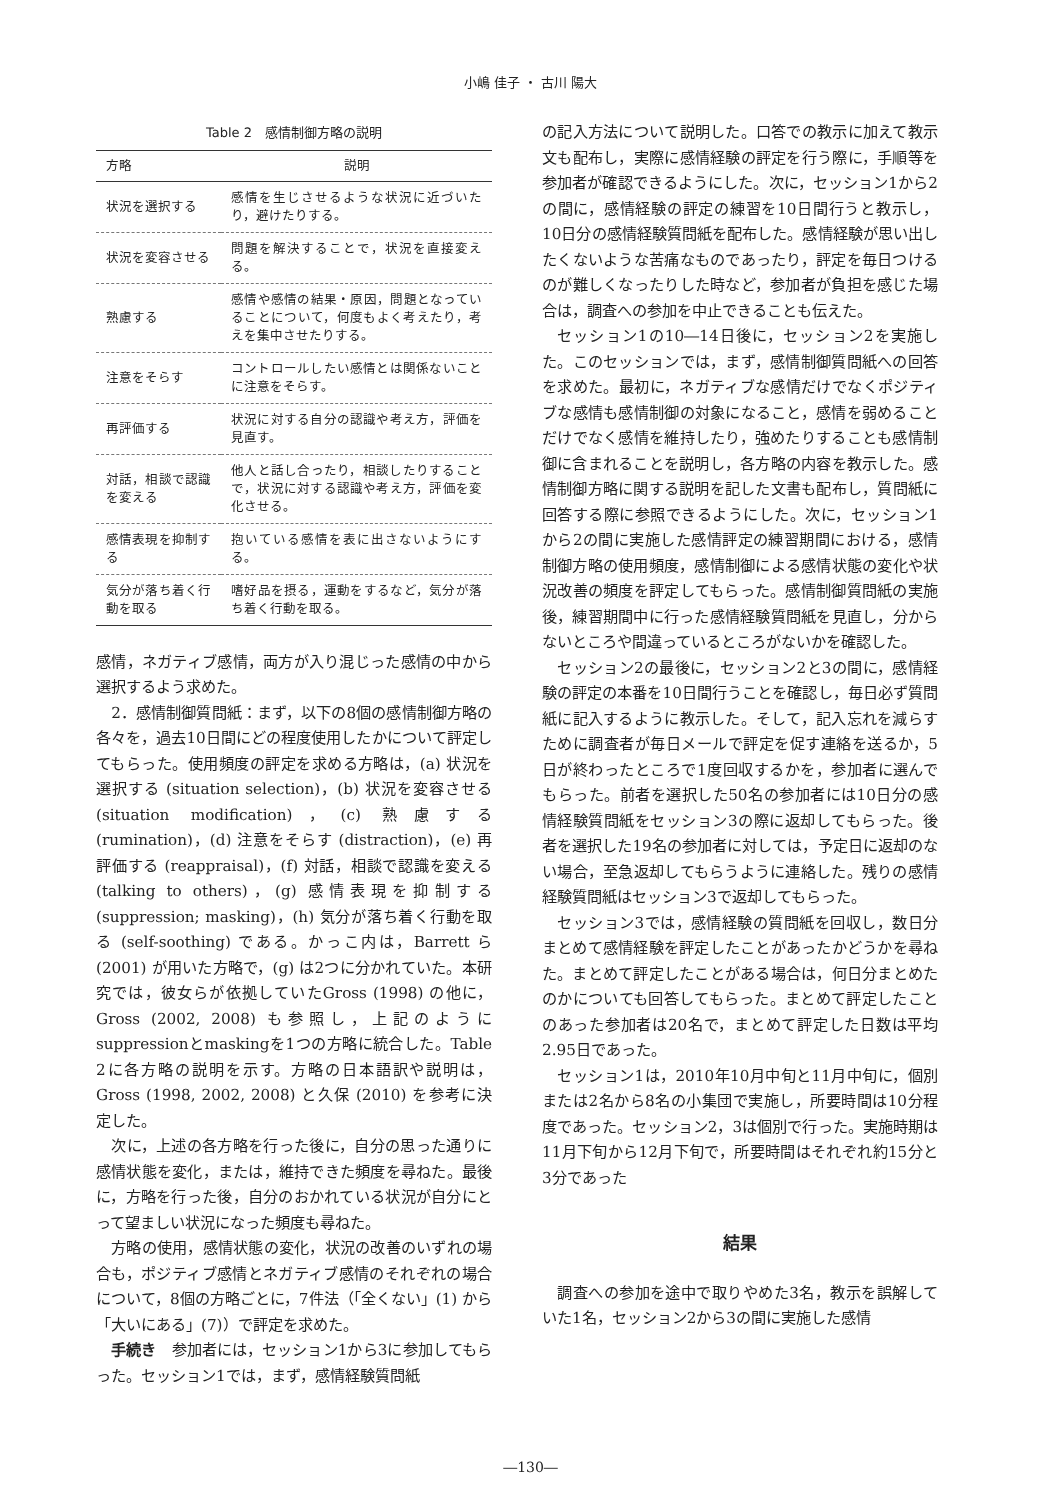小嶋 佳子 ・ 古川 陽大
Table 2　感情制御方略の説明
| 方略 | 説明 |
| --- | --- |
| 状況を選択する | 感情を生じさせるような状況に近づいたり，避けたりする。 |
| 状況を変容させる | 問題を解決することで，状況を直接変える。 |
| 熟慮する | 感情や感情の結果・原因，問題となっていることについて，何度もよく考えたり，考えを集中させたりする。 |
| 注意をそらす | コントロールしたい感情とは関係ないことに注意をそらす。 |
| 再評価する | 状況に対する自分の認識や考え方，評価を見直す。 |
| 対話，相談で認識を変える | 他人と話し合ったり，相談したりすることで，状況に対する認識や考え方，評価を変化させる。 |
| 感情表現を抑制する | 抱いている感情を表に出さないようにする。 |
| 気分が落ち着く行動を取る | 嗜好品を摂る，運動をするなど，気分が落ち着く行動を取る。 |
感情，ネガティブ感情，両方が入り混じった感情の中から選択するよう求めた。
2．感情制御質問紙：まず，以下の8個の感情制御方略の各々を，過去10日間にどの程度使用したかについて評定してもらった。使用頻度の評定を求める方略は，(a) 状況を選択する (situation selection)，(b) 状況を変容させる (situation modification)，(c) 熟慮する (rumination)，(d) 注意をそらす (distraction)，(e) 再評価する (reappraisal)，(f) 対話，相談で認識を変える (talking to others)，(g) 感情表現を抑制する (suppression; masking)，(h) 気分が落ち着く行動を取る (self-soothing) である。かっこ内は，Barrett ら (2001) が用いた方略で，(g) は2つに分かれていた。本研究では，彼女らが依拠していたGross (1998) の他に，Gross (2002, 2008) も参照し，上記のようにsuppressionとmaskingを1つの方略に統合した。Table 2に各方略の説明を示す。方略の日本語訳や説明は，Gross (1998, 2002, 2008) と久保 (2010) を参考に決定した。
次に，上述の各方略を行った後に，自分の思った通りに感情状態を変化，または，維持できた頻度を尋ねた。最後に，方略を行った後，自分のおかれている状況が自分にとって望ましい状況になった頻度も尋ねた。
方略の使用，感情状態の変化，状況の改善のいずれの場合も，ポジティブ感情とネガティブ感情のそれぞれの場合について，8個の方略ごとに，7件法（「全くない」(1) から「大いにある」(7)）で評定を求めた。
手続き　参加者には，セッション1から3に参加してもらった。セッション1では，まず，感情経験質問紙
の記入方法について説明した。口答での教示に加えて教示文も配布し，実際に感情経験の評定を行う際に，手順等を参加者が確認できるようにした。次に，セッション1から2の間に，感情経験の評定の練習を10日間行うと教示し，10日分の感情経験質問紙を配布した。感情経験が思い出したくないような苦痛なものであったり，評定を毎日つけるのが難しくなったりした時など，参加者が負担を感じた場合は，調査への参加を中止できることも伝えた。
セッション1の10―14日後に，セッション2を実施した。このセッションでは，まず，感情制御質問紙への回答を求めた。最初に，ネガティブな感情だけでなくポジティブな感情も感情制御の対象になること，感情を弱めることだけでなく感情を維持したり，強めたりすることも感情制御に含まれることを説明し，各方略の内容を教示した。感情制御方略に関する説明を記した文書も配布し，質問紙に回答する際に参照できるようにした。次に，セッション1から2の間に実施した感情評定の練習期間における，感情制御方略の使用頻度，感情制御による感情状態の変化や状況改善の頻度を評定してもらった。感情制御質問紙の実施後，練習期間中に行った感情経験質問紙を見直し，分からないところや間違っているところがないかを確認した。
セッション2の最後に，セッション2と3の間に，感情経験の評定の本番を10日間行うことを確認し，毎日必ず質問紙に記入するように教示した。そして，記入忘れを減らすために調査者が毎日メールで評定を促す連絡を送るか，5日が終わったところで1度回収するかを，参加者に選んでもらった。前者を選択した50名の参加者には10日分の感情経験質問紙をセッション3の際に返却してもらった。後者を選択した19名の参加者に対しては，予定日に返却のない場合，至急返却してもらうように連絡した。残りの感情経験質問紙はセッション3で返却してもらった。
セッション3では，感情経験の質問紙を回収し，数日分まとめて感情経験を評定したことがあったかどうかを尋ねた。まとめて評定したことがある場合は，何日分まとめたのかについても回答してもらった。まとめて評定したことのあった参加者は20名で，まとめて評定した日数は平均2.95日であった。
セッション1は，2010年10月中旬と11月中旬に，個別または2名から8名の小集団で実施し，所要時間は10分程度であった。セッション2，3は個別で行った。実施時期は11月下旬から12月下旬で，所要時間はそれぞれ約15分と3分であった
結果
調査への参加を途中で取りやめた3名，教示を誤解していた1名，セッション2から3の間に実施した感情
―130―